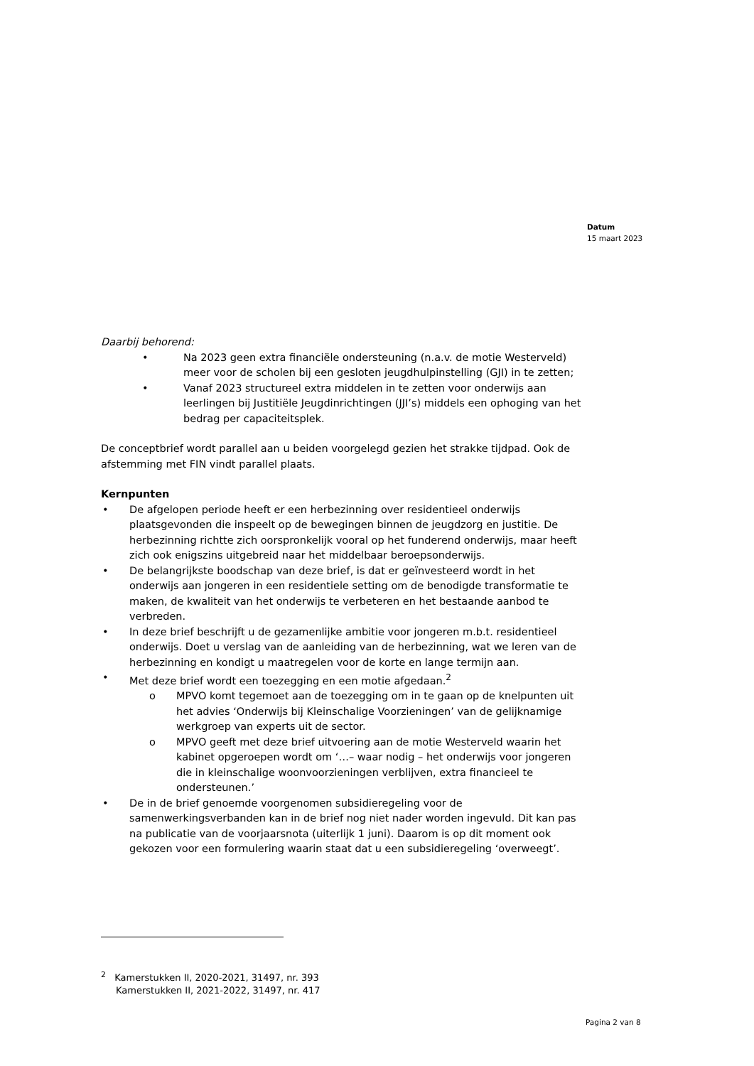Datum
15 maart 2023
Daarbij behorend:
• Na 2023 geen extra financiële ondersteuning (n.a.v. de motie Westerveld) meer voor de scholen bij een gesloten jeugdhulpinstelling (GJI) in te zetten;
• Vanaf 2023 structureel extra middelen in te zetten voor onderwijs aan leerlingen bij Justitiële Jeugdinrichtingen (JJI’s) middels een ophoging van het bedrag per capaciteitsplek.
De conceptbrief wordt parallel aan u beiden voorgelegd gezien het strakke tijdpad. Ook de afstemming met FIN vindt parallel plaats.
Kernpunten
• De afgelopen periode heeft er een herbezinning over residentieel onderwijs plaatsgevonden die inspeelt op de bewegingen binnen de jeugdzorg en justitie. De herbezinning richtte zich oorspronkelijk vooral op het funderend onderwijs, maar heeft zich ook enigszins uitgebreid naar het middelbaar beroepsonderwijs.
• De belangrijkste boodschap van deze brief, is dat er geïnvesteerd wordt in het onderwijs aan jongeren in een residentiele setting om de benodigde transformatie te maken, de kwaliteit van het onderwijs te verbeteren en het bestaande aanbod te verbreden.
• In deze brief beschrijft u de gezamenlijke ambitie voor jongeren m.b.t. residentieel onderwijs. Doet u verslag van de aanleiding van de herbezinning, wat we leren van de herbezinning en kondigt u maatregelen voor de korte en lange termijn aan.
• Met deze brief wordt een toezegging en een motie afgedaan.<sup>2</sup>
o MPVO komt tegemoet aan de toezegging om in te gaan op de knelpunten uit het advies ‘Onderwijs bij Kleinschalige Voorzieningen’ van de gelijknamige werkgroep van experts uit de sector.
o MPVO geeft met deze brief uitvoering aan de motie Westerveld waarin het kabinet opgeroepen wordt om ‘…– waar nodig – het onderwijs voor jongeren die in kleinschalige woonvoorzieningen verblijven, extra financieel te ondersteunen.’
• De in de brief genoemde voorgenomen subsidieregeling voor de samenwerkingsverbanden kan in de brief nog niet nader worden ingevuld. Dit kan pas na publicatie van de voorjaarsnota (uiterlijk 1 juni). Daarom is op dit moment ook gekozen voor een formulering waarin staat dat u een subsidieregeling ‘overweegt’.
<sup>2</sup> Kamerstukken II, 2020-2021, 31497, nr. 393
Kamerstukken II, 2021-2022, 31497, nr. 417
Pagina 2 van 8